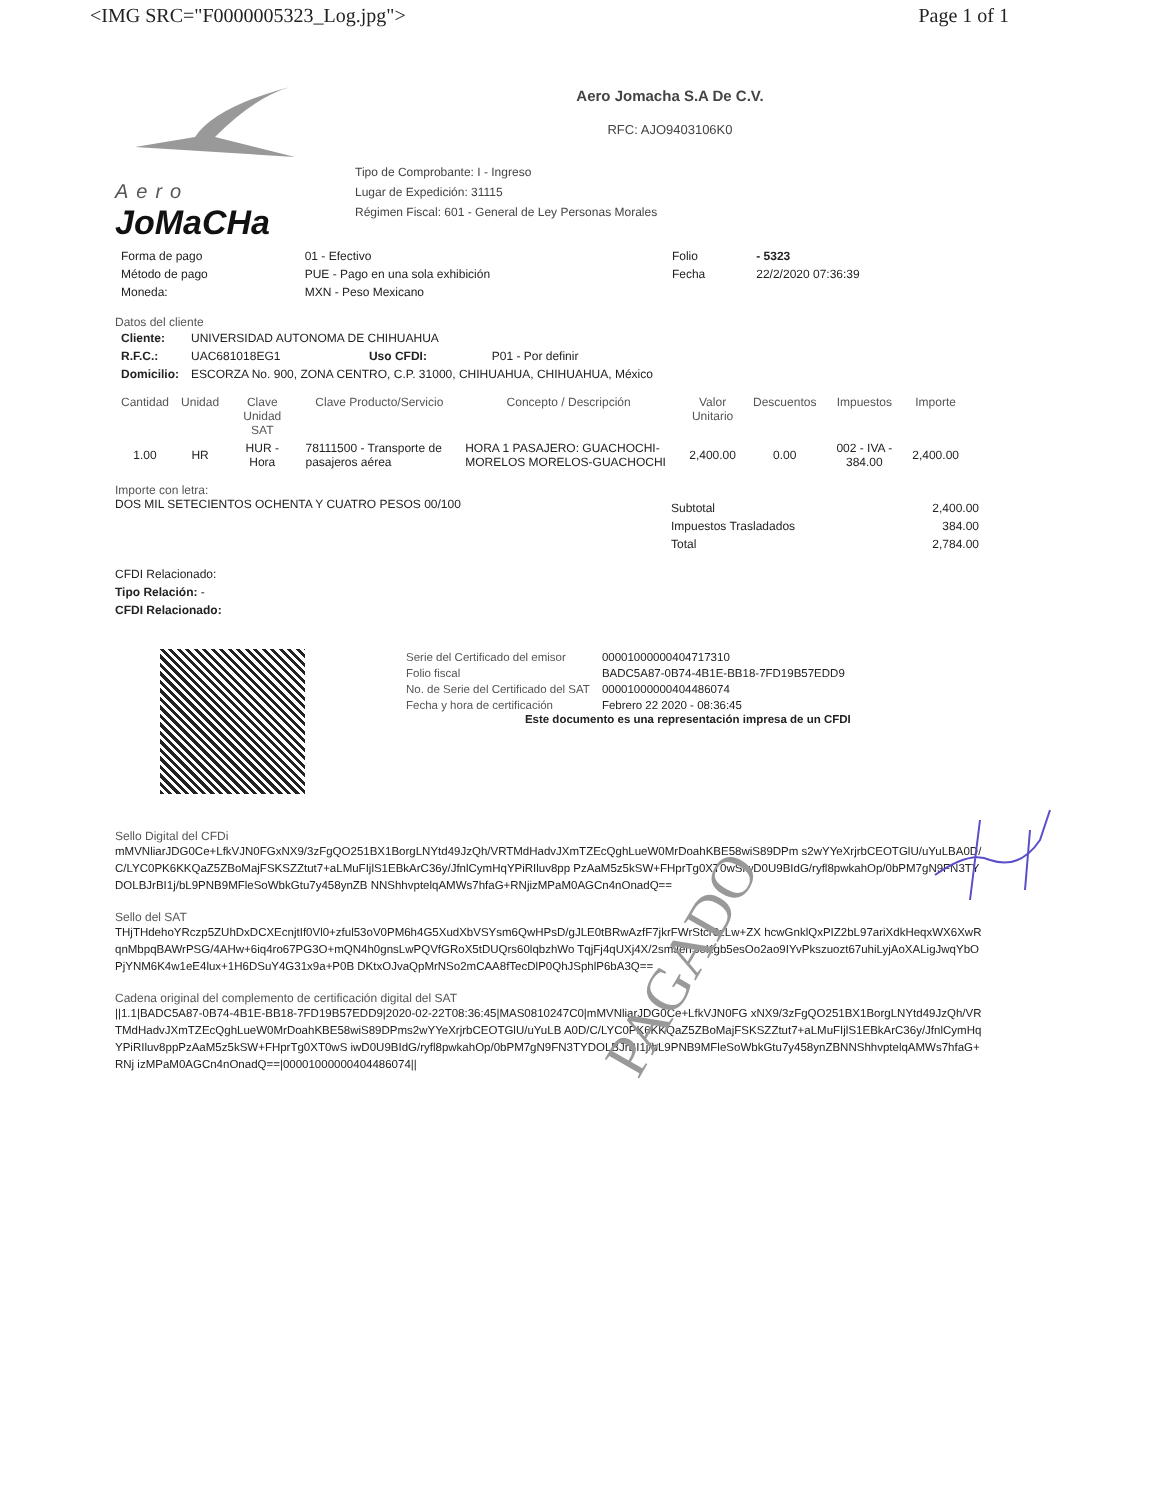<IMG SRC="F0000005323_Log.jpg"> Page 1 of 1
Aero
JoMaCHa
Aero Jomacha S.A De C.V.
RFC: AJO9403106K0
Tipo de Comprobante: I - Ingreso
Lugar de Expedición: 31115
Régimen Fiscal: 601 - General de Ley Personas Morales
| Forma de pago | 01 - Efectivo | Folio | - 5323 |
| Método de pago | PUE - Pago en una sola exhibición | Fecha | 22/2/2020 07:36:39 |
| Moneda: | MXN - Peso Mexicano | | |
Datos del cliente
| Cliente: | UNIVERSIDAD AUTONOMA DE CHIHUAHUA | | |
| R.F.C.: | UAC681018EG1 | Uso CFDI: | P01 - Por definir |
| Domicilio: | ESCORZA No. 900, ZONA CENTRO, C.P. 31000, CHIHUAHUA, CHIHUAHUA, México | | |
| Cantidad | Unidad | Clave Unidad SAT | Clave Producto/Servicio | Concepto / Descripción | Valor Unitario | Descuentos | Impuestos | Importe |
| --- | --- | --- | --- | --- | --- | --- | --- | --- |
| 1.00 | HR | HUR - Hora | 78111500 - Transporte de pasajeros aérea | HORA 1 PASAJERO: GUACHOCHI-MORELOS MORELOS-GUACHOCHI | 2,400.00 | 0.00 | 002 - IVA - 384.00 | 2,400.00 |
Importe con letra:
DOS MIL SETECIENTOS OCHENTA Y CUATRO PESOS 00/100
| Subtotal | 2,400.00 |
| Impuestos Trasladados | 384.00 |
| Total | 2,784.00 |
CFDI Relacionado:
Tipo Relación: -
CFDI Relacionado:
| Serie del Certificado del emisor | 00001000000404717310 |
| Folio fiscal | BADC5A87-0B74-4B1E-BB18-7FD19B57EDD9 |
| No. de Serie del Certificado del SAT | 00001000000404486074 |
| Fecha y hora de certificación | Febrero 22 2020 - 08:36:45 |
Este documento es una representación impresa de un CFDI
Sello Digital del CFDi
mMVNliarJDG0Ce+LfkVJN0FGxNX9/3zFgQO251BX1BorgLNYtd49JzQh/VRTMdHadvJXmTZEcQghLueW0MrDoahKBE58wiS89DPm s2wYYeXrjrbCEOTGlU/uYuLBA0D/C/LYC0PK6KKQaZ5ZBoMajFSKSZZtut7+aLMuFIjlS1EBkArC36y/JfnlCymHqYPiRIluv8pp PzAaM5z5kSW+FHprTg0XT0wSiwD0U9BIdG/ryfl8pwkahOp/0bPM7gN9FN3TYDOLBJrBI1j/bL9PNB9MFleSoWbkGtu7y458ynZB NNShhvptelqAMWs7hfaG+RNjizMPaM0AGCn4nOnadQ==
Sello del SAT
THjTHdehoYRczp5ZUhDxDCXEcnjtIf0Vl0+zful53oV0PM6h4G5XudXbVSYsm6QwHPsD/gJLE0tBRwAzfF7jkrFWrStcr0zLw+ZX hcwGnklQxPIZ2bL97ariXdkHeqxWX6XwRqnMbpqBAWrPSG/4AHw+6iq4ro67PG3O+mQN4h0gnsLwPQVfGRoX5tDUQrs60lqbzhWo TqjFj4qUXj4X/2smJehSoKgb5esOo2ao9IYvPkszuozt67uhiLyjAoXALigJwqYbOPjYNM6K4w1eE4lux+1H6DSuY4G31x9a+P0B DKtxOJvaQpMrNSo2mCAA8fTecDlP0QhJSphlP6bA3Q==
Cadena original del complemento de certificación digital del SAT
||1.1|BADC5A87-0B74-4B1E-BB18-7FD19B57EDD9|2020-02-22T08:36:45|MAS0810247C0|mMVNliarJDG0Ce+LfkVJN0FG xNX9/3zFgQO251BX1BorgLNYtd49JzQh/VRTMdHadvJXmTZEcQghLueW0MrDoahKBE58wiS89DPms2wYYeXrjrbCEOTGlU/uYuLB A0D/C/LYC0PK6KKQaZ5ZBoMajFSKSZZtut7+aLMuFIjlS1EBkArC36y/JfnlCymHqYPiRIluv8ppPzAaM5z5kSW+FHprTg0XT0wS iwD0U9BIdG/ryfl8pwkahOp/0bPM7gN9FN3TYDOLBJrBI1j/bL9PNB9MFleSoWbkGtu7y458ynZBNNShhvptelqAMWs7hfaG+RNj izMPaM0AGCn4nOnadQ==|00001000000404486074||
PAGADO